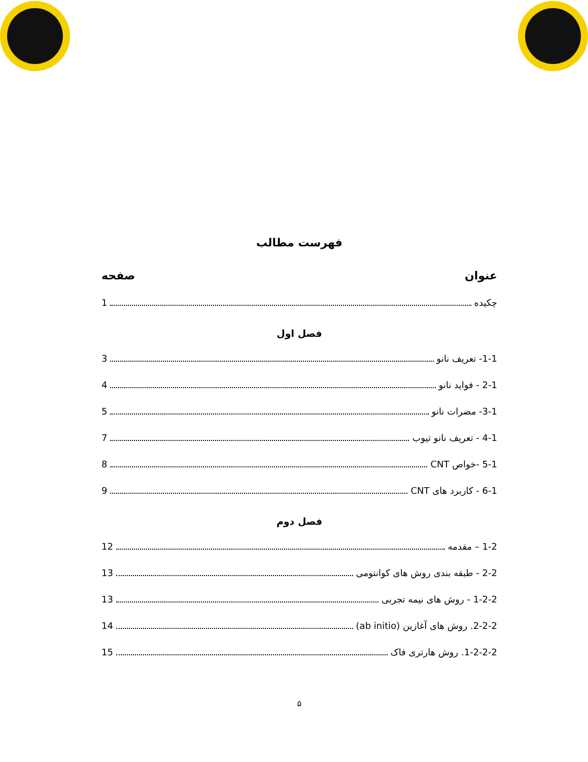فهرست مطالب
عنوان صفحه
چکیده 1
فصل اول
1-1- تعریف نانو 3
2-1 - فواید نانو 4
3-1- مضرات نانو 5
4-1 - تعریف نانو تیوب 7
5-1 -خواص CNT 8
6-1 - کاربرد های CNT 9
فصل دوم
1-2 – مقدمه 12
2-2 - طبقه بندی روش های کوانتومی 13
1-2-2 - روش های نیمه تجربی 13
2-2-2. روش های آغازین (ab initio) 14
1-2-2-2. روش هارتری فاک 15
۵